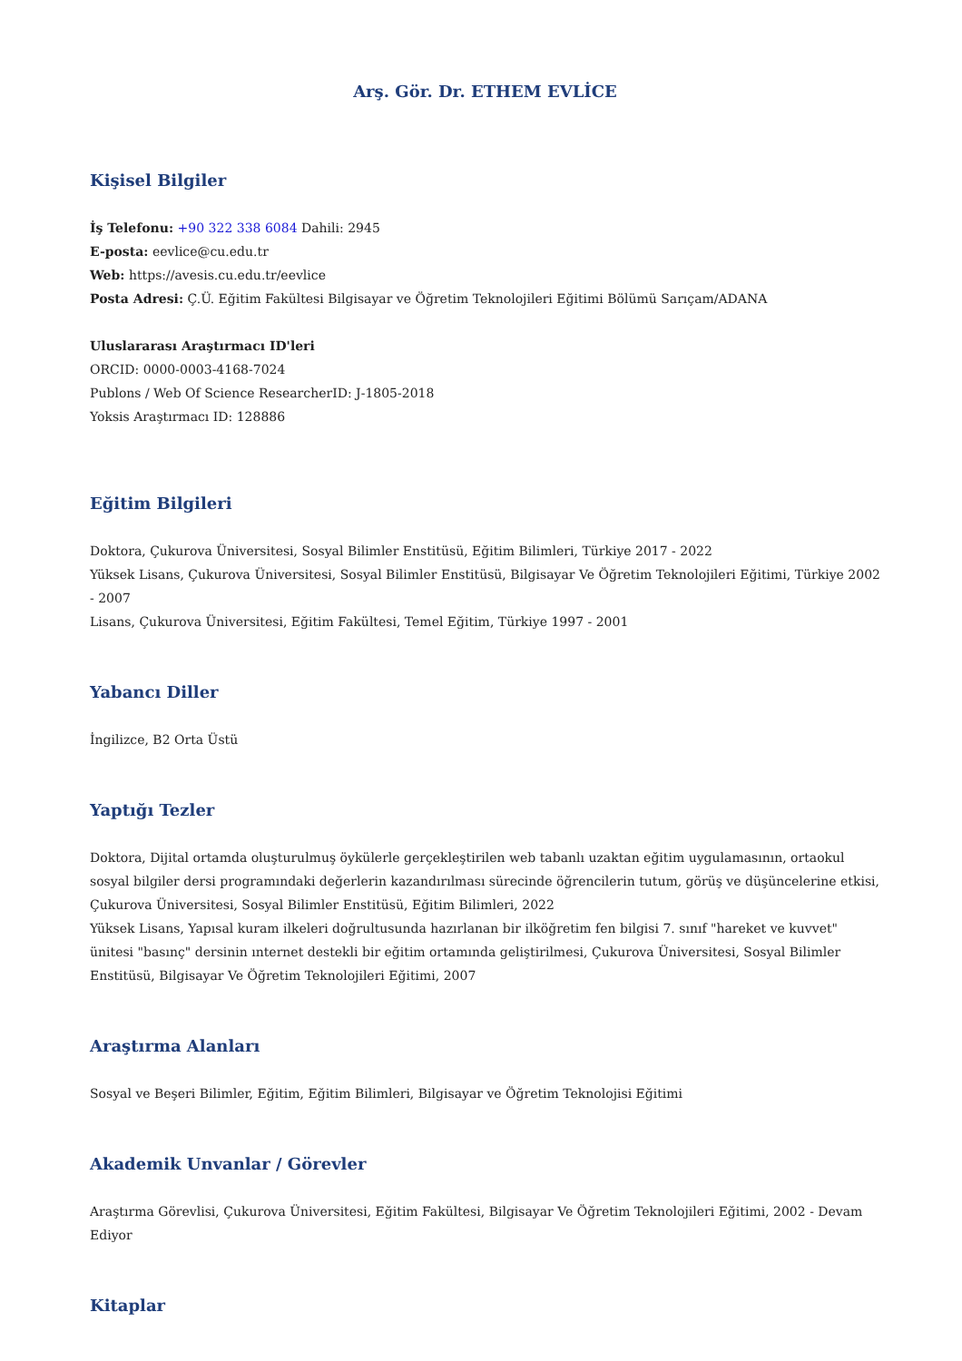Arş. Gör. Dr. ETHEM EVLİCE
Kişisel Bilgiler
İş Telefonu: +90 322 338 6084 Dahili: 2945
E-posta: eevlice@cu.edu.tr
Web: https://avesis.cu.edu.tr/eevlice
Posta Adresi: Ç.Ü. Eğitim Fakültesi Bilgisayar ve Öğretim Teknolojileri Eğitimi Bölümü Sarıçam/ADANA
Uluslararası Araştırmacı ID'leri
ORCID: 0000-0003-4168-7024
Publons / Web Of Science ResearcherID: J-1805-2018
Yoksis Araştırmacı ID: 128886
Eğitim Bilgileri
Doktora, Çukurova Üniversitesi, Sosyal Bilimler Enstitüsü, Eğitim Bilimleri, Türkiye 2017 - 2022
Yüksek Lisans, Çukurova Üniversitesi, Sosyal Bilimler Enstitüsü, Bilgisayar Ve Öğretim Teknolojileri Eğitimi, Türkiye 2002 - 2007
Lisans, Çukurova Üniversitesi, Eğitim Fakültesi, Temel Eğitim, Türkiye 1997 - 2001
Yabancı Diller
İngilizce, B2 Orta Üstü
Yaptığı Tezler
Doktora, Dijital ortamda oluşturulmuş öykülerle gerçekleştirilen web tabanlı uzaktan eğitim uygulamasının, ortaokul sosyal bilgiler dersi programındaki değerlerin kazandırılması sürecinde öğrencilerin tutum, görüş ve düşüncelerine etkisi, Çukurova Üniversitesi, Sosyal Bilimler Enstitüsü, Eğitim Bilimleri, 2022
Yüksek Lisans, Yapısal kuram ilkeleri doğrultusunda hazırlanan bir ilköğretim fen bilgisi 7. sınıf "hareket ve kuvvet" ünitesi "basınç" dersinin ınternet destekli bir eğitim ortamında geliştirilmesi, Çukurova Üniversitesi, Sosyal Bilimler Enstitüsü, Bilgisayar Ve Öğretim Teknolojileri Eğitimi, 2007
Araştırma Alanları
Sosyal ve Beşeri Bilimler, Eğitim, Eğitim Bilimleri, Bilgisayar ve Öğretim Teknolojisi Eğitimi
Akademik Unvanlar / Görevler
Araştırma Görevlisi, Çukurova Üniversitesi, Eğitim Fakültesi, Bilgisayar Ve Öğretim Teknolojileri Eğitimi, 2002 - Devam Ediyor
Kitaplar